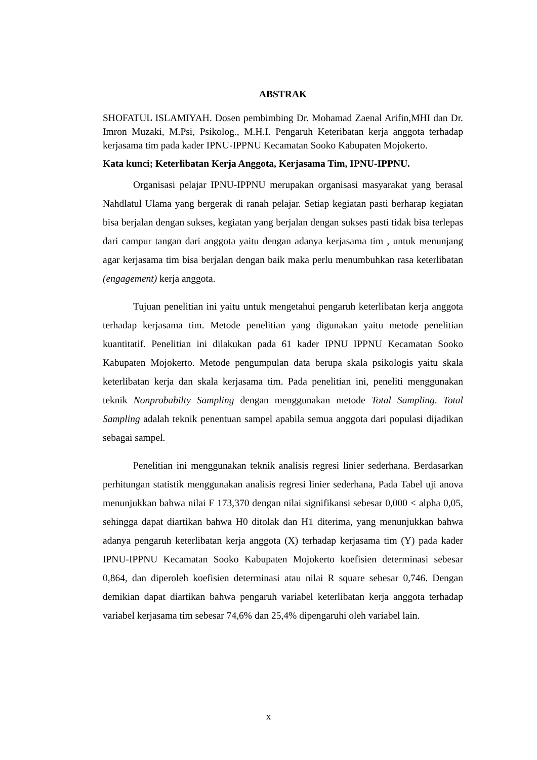ABSTRAK
SHOFATUL ISLAMIYAH. Dosen pembimbing Dr. Mohamad Zaenal Arifin,MHI dan Dr. Imron Muzaki, M.Psi, Psikolog., M.H.I. Pengaruh Keteribatan kerja anggota terhadap kerjasama tim pada kader IPNU-IPPNU Kecamatan Sooko Kabupaten Mojokerto.
Kata kunci; Keterlibatan Kerja Anggota, Kerjasama Tim, IPNU-IPPNU.
Organisasi pelajar IPNU-IPPNU merupakan organisasi masyarakat yang berasal Nahdlatul Ulama yang bergerak di ranah pelajar. Setiap kegiatan pasti berharap kegiatan bisa berjalan dengan sukses, kegiatan yang berjalan dengan sukses pasti tidak bisa terlepas dari campur tangan dari anggota yaitu dengan adanya kerjasama tim , untuk menunjang agar kerjasama tim bisa berjalan dengan baik maka perlu menumbuhkan rasa keterlibatan (engagement) kerja anggota.
Tujuan penelitian ini yaitu untuk mengetahui pengaruh keterlibatan kerja anggota terhadap kerjasama tim. Metode penelitian yang digunakan yaitu metode penelitian kuantitatif. Penelitian ini dilakukan pada 61 kader IPNU IPPNU Kecamatan Sooko Kabupaten Mojokerto. Metode pengumpulan data berupa skala psikologis yaitu skala keterlibatan kerja dan skala kerjasama tim. Pada penelitian ini, peneliti menggunakan teknik Nonprobabilty Sampling dengan menggunakan metode Total Sampling. Total Sampling adalah teknik penentuan sampel apabila semua anggota dari populasi dijadikan sebagai sampel.
Penelitian ini menggunakan teknik analisis regresi linier sederhana. Berdasarkan perhitungan statistik menggunakan analisis regresi linier sederhana, Pada Tabel uji anova menunjukkan bahwa nilai F 173,370 dengan nilai signifikansi sebesar 0,000 < alpha 0,05, sehingga dapat diartikan bahwa H0 ditolak dan H1 diterima, yang menunjukkan bahwa adanya pengaruh keterlibatan kerja anggota (X) terhadap kerjasama tim (Y) pada kader IPNU-IPPNU Kecamatan Sooko Kabupaten Mojokerto koefisien determinasi sebesar 0,864, dan diperoleh koefisien determinasi atau nilai R square sebesar 0,746. Dengan demikian dapat diartikan bahwa pengaruh variabel keterlibatan kerja anggota terhadap variabel kerjasama tim sebesar 74,6% dan 25,4% dipengaruhi oleh variabel lain.
x